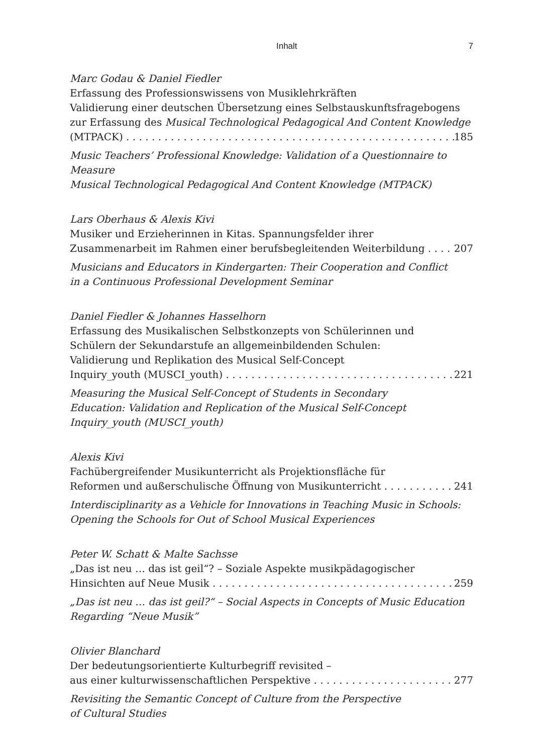Inhalt 7
Marc Godau & Daniel Fiedler
Erfassung des Professionswissens von Musiklehrkräften
Validierung einer deutschen Übersetzung eines Selbstauskunftsfragebogens
zur Erfassung des Musical Technological Pedagogical And Content Knowledge
(MTPACK) 185
Music Teachers’ Professional Knowledge: Validation of a Questionnaire to Measure
Musical Technological Pedagogical And Content Knowledge (MTPACK)
Lars Oberhaus & Alexis Kivi
Musiker und Erzieherinnen in Kitas. Spannungsfelder ihrer
Zusammenarbeit im Rahmen einer berufsbegleitenden Weiterbildung 207
Musicians and Educators in Kindergarten: Their Cooperation and Conflict
in a Continuous Professional Development Seminar
Daniel Fiedler & Johannes Hasselhorn
Erfassung des Musikalischen Selbstkonzepts von Schülerinnen und
Schülern der Sekundarstufe an allgemeinbildenden Schulen:
Validierung und Replikation des Musical Self-Concept
Inquiry_youth (MUSCI_youth) 221
Measuring the Musical Self-Concept of Students in Secondary
Education: Validation and Replication of the Musical Self-Concept
Inquiry_youth (MUSCI_youth)
Alexis Kivi
Fachübergreifender Musikunterricht als Projektionsfläche für
Reformen und außerschulische Öffnung von Musikunterricht 241
Interdisciplinarity as a Vehicle for Innovations in Teaching Music in Schools:
Opening the Schools for Out of School Musical Experiences
Peter W. Schatt & Malte Sachsse
„Das ist neu … das ist geil“? – Soziale Aspekte musikpädagogischer
Hinsichten auf Neue Musik 259
„Das ist neu … das ist geil?“ – Social Aspects in Concepts of Music Education
Regarding “Neue Musik”
Olivier Blanchard
Der bedeutungsorientierte Kulturbegriff revisited –
aus einer kulturwissenschaftlichen Perspektive 277
Revisiting the Semantic Concept of Culture from the Perspective
of Cultural Studies